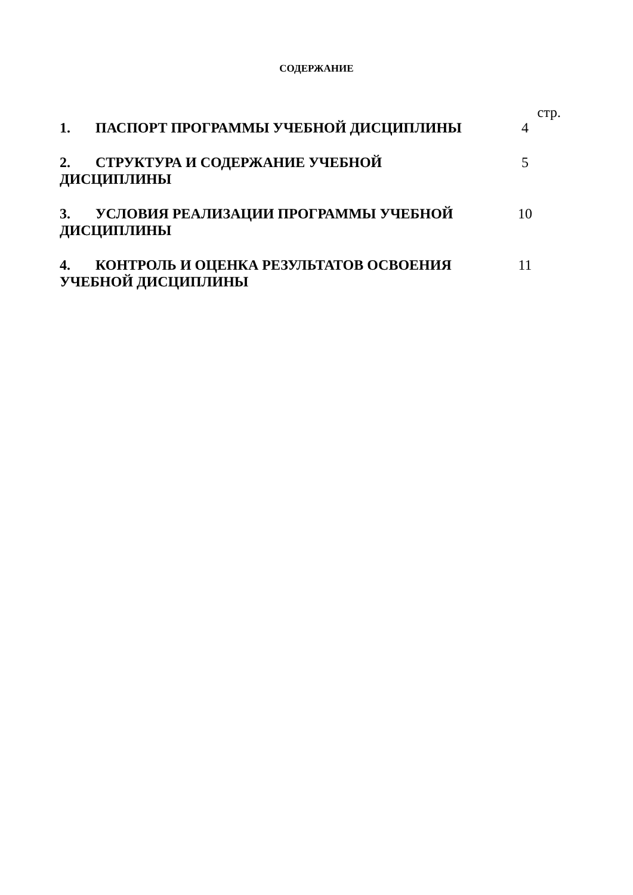СОДЕРЖАНИЕ
стр.
1. ПАСПОРТ ПРОГРАММЫ УЧЕБНОЙ ДИСЦИПЛИНЫ 4
2. СТРУКТУРА И СОДЕРЖАНИЕ УЧЕБНОЙ ДИСЦИПЛИНЫ 5
3. УСЛОВИЯ РЕАЛИЗАЦИИ ПРОГРАММЫ УЧЕБНОЙ ДИСЦИПЛИНЫ 10
4. КОНТРОЛЬ И ОЦЕНКА РЕЗУЛЬТАТОВ ОСВОЕНИЯ УЧЕБНОЙ ДИСЦИПЛИНЫ
11